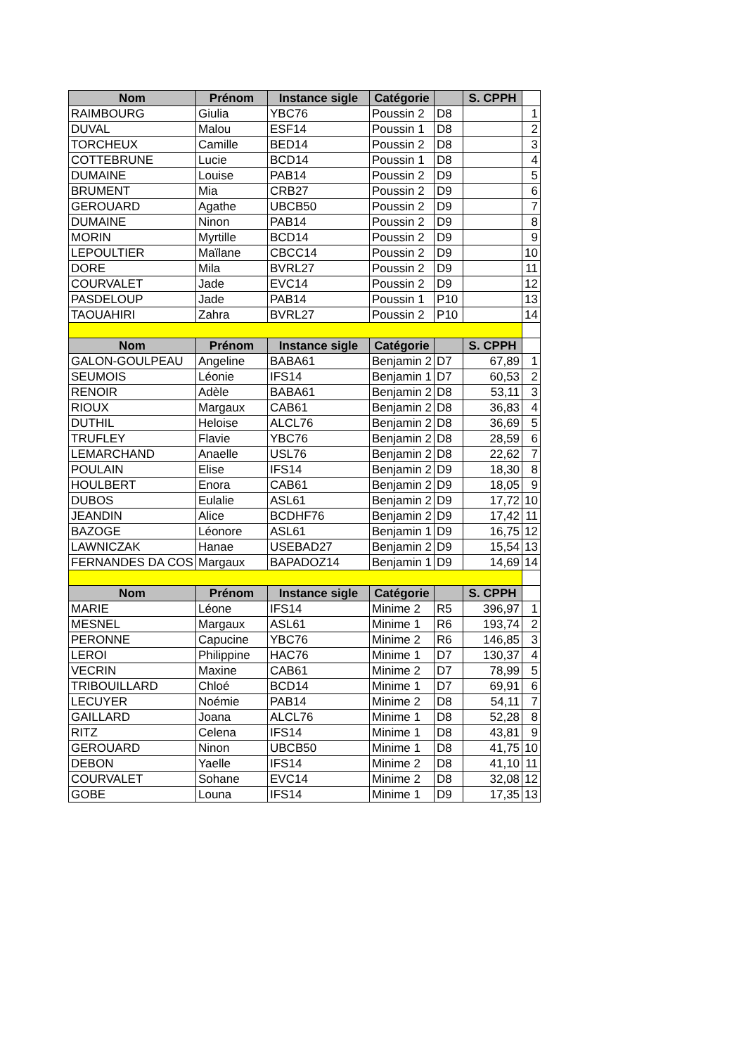| Nom | Prénom | Instance sigle | Catégorie | | S. CPPH | |
| RAIMBOURG | Giulia | YBC76 | Poussin 2 | D8 | | 1 |
| DUVAL | Malou | ESF14 | Poussin 1 | D8 | | 2 |
| TORCHEUX | Camille | BED14 | Poussin 2 | D8 | | 3 |
| COTTEBRUNE | Lucie | BCD14 | Poussin 1 | D8 | | 4 |
| DUMAINE | Louise | PAB14 | Poussin 2 | D9 | | 5 |
| BRUMENT | Mia | CRB27 | Poussin 2 | D9 | | 6 |
| GEROUARD | Agathe | UBCB50 | Poussin 2 | D9 | | 7 |
| DUMAINE | Ninon | PAB14 | Poussin 2 | D9 | | 8 |
| MORIN | Myrtille | BCD14 | Poussin 2 | D9 | | 9 |
| LEPOULTIER | Maïlane | CBCC14 | Poussin 2 | D9 | | 10 |
| DORE | Mila | BVRL27 | Poussin 2 | D9 | | 11 |
| COURVALET | Jade | EVC14 | Poussin 2 | D9 | | 12 |
| PASDELOUP | Jade | PAB14 | Poussin 1 | P10 | | 13 |
| TAOUAHIRI | Zahra | BVRL27 | Poussin 2 | P10 | | 14 |
| Nom | Prénom | Instance sigle | Catégorie | | S. CPPH | |
| GALON-GOULPEAU | Angeline | BABA61 | Benjamin 2 | D7 | 67,89 | 1 |
| SEUMOIS | Léonie | IFS14 | Benjamin 1 | D7 | 60,53 | 2 |
| RENOIR | Adèle | BABA61 | Benjamin 2 | D8 | 53,11 | 3 |
| RIOUX | Margaux | CAB61 | Benjamin 2 | D8 | 36,83 | 4 |
| DUTHIL | Heloise | ALCL76 | Benjamin 2 | D8 | 36,69 | 5 |
| TRUFLEY | Flavie | YBC76 | Benjamin 2 | D8 | 28,59 | 6 |
| LEMARCHAND | Anaelle | USL76 | Benjamin 2 | D8 | 22,62 | 7 |
| POULAIN | Elise | IFS14 | Benjamin 2 | D9 | 18,30 | 8 |
| HOULBERT | Enora | CAB61 | Benjamin 2 | D9 | 18,05 | 9 |
| DUBOS | Eulalie | ASL61 | Benjamin 2 | D9 | 17,72 | 10 |
| JEANDIN | Alice | BCDHF76 | Benjamin 2 | D9 | 17,42 | 11 |
| BAZOGE | Léonore | ASL61 | Benjamin 1 | D9 | 16,75 | 12 |
| LAWNICZAK | Hanae | USEBAD27 | Benjamin 2 | D9 | 15,54 | 13 |
| FERNANDES DA COS | Margaux | BAPADOZ14 | Benjamin 1 | D9 | 14,69 | 14 |
| Nom | Prénom | Instance sigle | Catégorie | | S. CPPH | |
| MARIE | Léone | IFS14 | Minime 2 | R5 | 396,97 | 1 |
| MESNEL | Margaux | ASL61 | Minime 1 | R6 | 193,74 | 2 |
| PERONNE | Capucine | YBC76 | Minime 2 | R6 | 146,85 | 3 |
| LEROI | Philippine | HAC76 | Minime 1 | D7 | 130,37 | 4 |
| VECRIN | Maxine | CAB61 | Minime 2 | D7 | 78,99 | 5 |
| TRIBOUILLARD | Chloé | BCD14 | Minime 1 | D7 | 69,91 | 6 |
| LECUYER | Noémie | PAB14 | Minime 2 | D8 | 54,11 | 7 |
| GAILLARD | Joana | ALCL76 | Minime 1 | D8 | 52,28 | 8 |
| RITZ | Celena | IFS14 | Minime 1 | D8 | 43,81 | 9 |
| GEROUARD | Ninon | UBCB50 | Minime 1 | D8 | 41,75 | 10 |
| DEBON | Yaelle | IFS14 | Minime 2 | D8 | 41,10 | 11 |
| COURVALET | Sohane | EVC14 | Minime 2 | D8 | 32,08 | 12 |
| GOBE | Louna | IFS14 | Minime 1 | D9 | 17,35 | 13 |